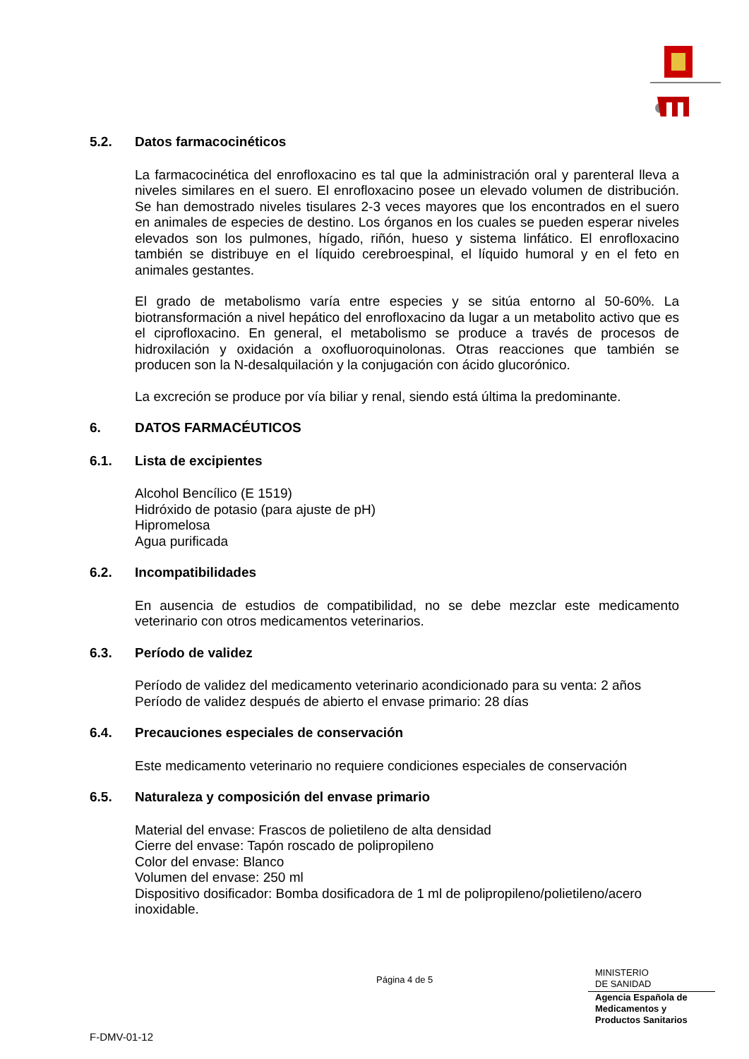5.2. Datos farmacocinéticos
La farmacocinética del enrofloxacino es tal que la administración oral y parenteral lleva a niveles similares en el suero. El enrofloxacino posee un elevado volumen de distribución. Se han demostrado niveles tisulares 2-3 veces mayores que los encontrados en el suero en animales de especies de destino. Los órganos en los cuales se pueden esperar niveles elevados son los pulmones, hígado, riñón, hueso y sistema linfático. El enrofloxacino también se distribuye en el líquido cerebroespinal, el líquido humoral y en el feto en animales gestantes.
El grado de metabolismo varía entre especies y se sitúa entorno al 50-60%. La biotransformación a nivel hepático del enrofloxacino da lugar a un metabolito activo que es el ciprofloxacino. En general, el metabolismo se produce a través de procesos de hidroxilación y oxidación a oxofluoroquinolonas. Otras reacciones que también se producen son la N-desalquilación y la conjugación con ácido glucorónico.
La excreción se produce por vía biliar y renal, siendo está última la predominante.
6. DATOS FARMACÉUTICOS
6.1. Lista de excipientes
Alcohol Bencílico (E 1519)
Hidróxido de potasio (para ajuste de pH)
Hipromelosa
Agua purificada
6.2. Incompatibilidades
En ausencia de estudios de compatibilidad, no se debe mezclar este medicamento veterinario con otros medicamentos veterinarios.
6.3. Período de validez
Período de validez del medicamento veterinario acondicionado para su venta: 2 años
Período de validez después de abierto el envase primario: 28 días
6.4. Precauciones especiales de conservación
Este medicamento veterinario no requiere condiciones especiales de conservación
6.5. Naturaleza y composición del envase primario
Material del envase: Frascos de polietileno de alta densidad
Cierre del envase: Tapón roscado de polipropileno
Color del envase: Blanco
Volumen del envase: 250 ml
Dispositivo dosificador: Bomba dosificadora de 1 ml de polipropileno/polietileno/acero inoxidable.
Página 4 de 5
MINISTERIO
DE SANIDAD
Agencia Española de
Medicamentos y
Productos Sanitarios
F-DMV-01-12